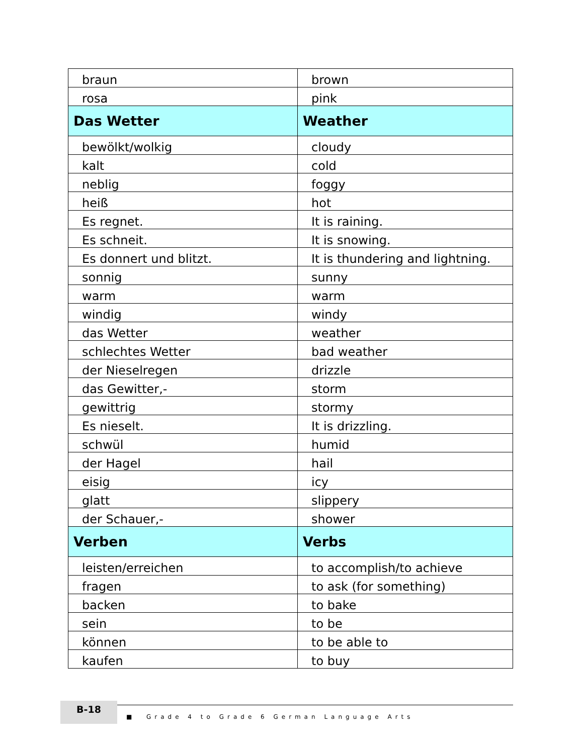| braun | brown |
| rosa | pink |
| Das Wetter | Weather |
| bewölkt/wolkig | cloudy |
| kalt | cold |
| neblig | foggy |
| heiß | hot |
| Es regnet. | It is raining. |
| Es schneit. | It is snowing. |
| Es donnert und blitzt. | It is thundering and lightning. |
| sonnig | sunny |
| warm | warm |
| windig | windy |
| das Wetter | weather |
| schlechtes Wetter | bad weather |
| der Nieselregen | drizzle |
| das Gewitter,- | storm |
| gewittrig | stormy |
| Es nieselt. | It is drizzling. |
| schwül | humid |
| der Hagel | hail |
| eisig | icy |
| glatt | slippery |
| der Schauer,- | shower |
| Verben | Verbs |
| leisten/erreichen | to accomplish/to achieve |
| fragen | to ask (for something) |
| backen | to bake |
| sein | to be |
| können | to be able to |
| kaufen | to buy |
B-18
■ Grade 4 to Grade 6 German Language Arts